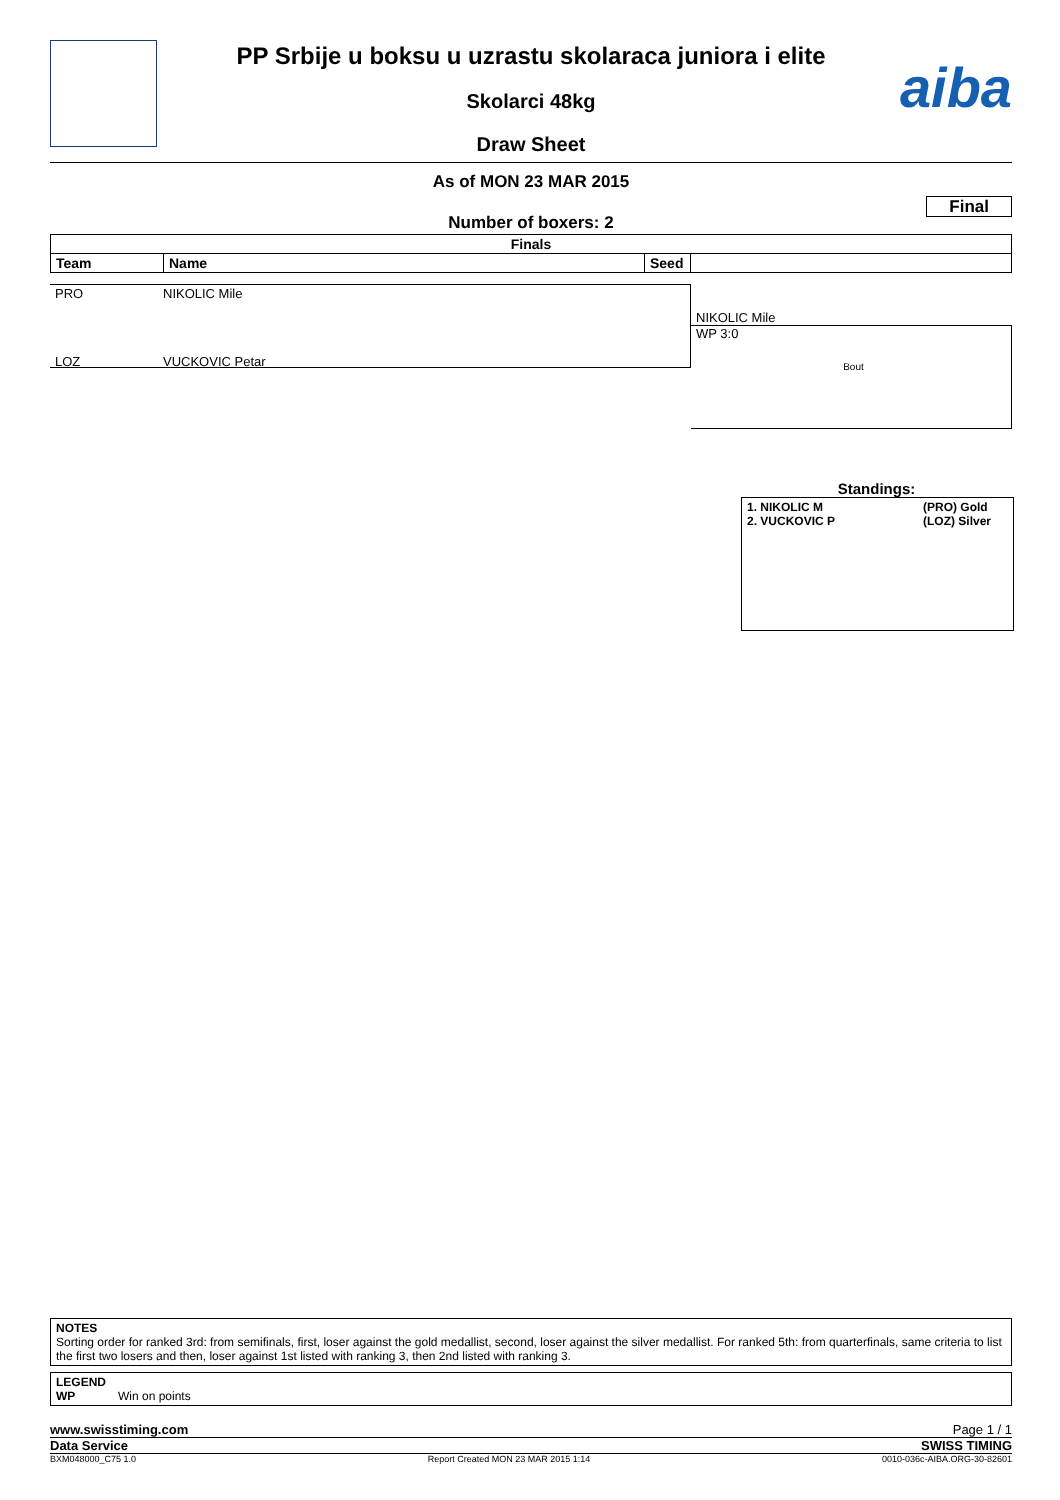aiba
PP Srbije u boksu u uzrastu skolaraca juniora i elite
Skolarci 48kg
Draw Sheet
As of MON 23 MAR 2015
Final
Number of boxers: 2
| Finals | | | |
| --- | --- | --- | --- |
| Team | Name | Seed | |
PRO NIKOLIC Mile
LOZ VUCKOVIC Petar
NIKOLIC Mile
WP 3:0
Bout
Standings:
1. NIKOLIC M (PRO) Gold
2. VUCKOVIC P (LOZ) Silver
NOTES
Sorting order for ranked 3rd: from semifinals, first, loser against the gold medallist, second, loser against the silver medallist. For ranked 5th: from quarterfinals, same criteria to list the first two losers and then, loser against 1st listed with ranking 3, then 2nd listed with ranking 3.
LEGEND
WP Win on points
www.swisstiming.com Page 1 / 1
Data Service SWISS TIMING
BXM048000_C75 1.0 Report Created MON 23 MAR 2015 1:14 0010-036c-AIBA.ORG-30-82601